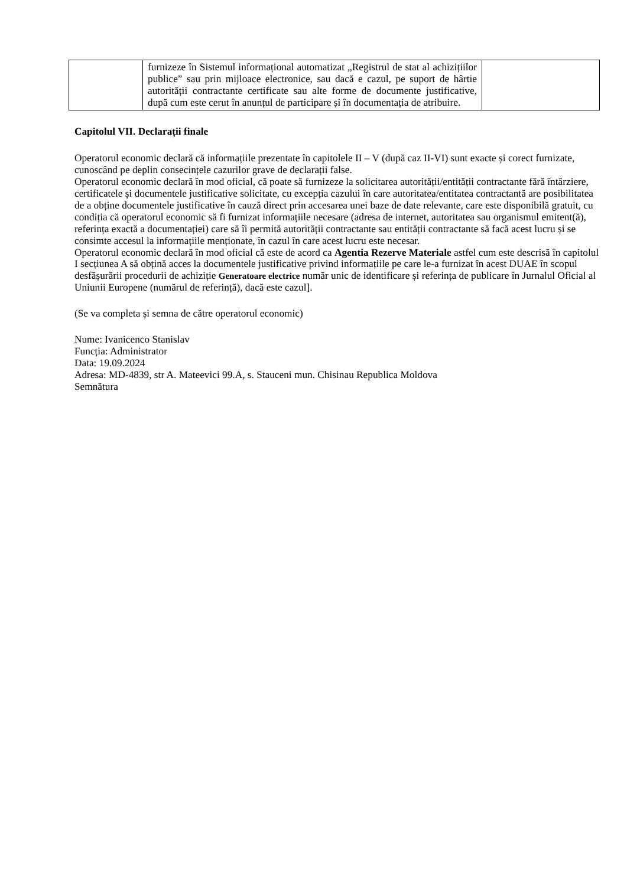| | furnizeze în Sistemul informațional automatizat „Registrul de stat al achizițiilor publice” sau prin mijloace electronice, sau dacă e cazul, pe suport de hârtie autorității contractante certificate sau alte forme de documente justificative, după cum este cerut în anunțul de participare și în documentația de atribuire. | |
Capitolul VII. Declarații finale
Operatorul economic declară că informațiile prezentate în capitolele II – V (după caz II-VI) sunt exacte și corect furnizate, cunoscând pe deplin consecințele cazurilor grave de declarații false.
Operatorul economic declară în mod oficial, că poate să furnizeze la solicitarea autorității/entității contractante fără întârziere, certificatele și documentele justificative solicitate, cu excepția cazului în care autoritatea/entitatea contractantă are posibilitatea de a obține documentele justificative în cauză direct prin accesarea unei baze de date relevante, care este disponibilă gratuit, cu condiția că operatorul economic să fi furnizat informațiile necesare (adresa de internet, autoritatea sau organismul emitent(ă), referința exactă a documentației) care să îi permită autorității contractante sau entității contractante să facă acest lucru și se consimte accesul la informațiile menționate, în cazul în care acest lucru este necesar.
Operatorul economic declară în mod oficial că este de acord ca Agentia Rezerve Materiale astfel cum este descrisă în capitolul I secțiunea A să obțină acces la documentele justificative privind informațiile pe care le-a furnizat în acest DUAE în scopul desfășurării procedurii de achiziție Generatoare electrice număr unic de identificare și referința de publicare în Jurnalul Oficial al Uniunii Europene (numărul de referință), dacă este cazul].
(Se va completa și semna de către operatorul economic)
Nume: Ivanicenco Stanislav
Funcția: Administrator
Data: 19.09.2024
Adresa: MD-4839, str A. Mateevici 99.A, s. Stauceni mun. Chisinau Republica Moldova
Semnătura